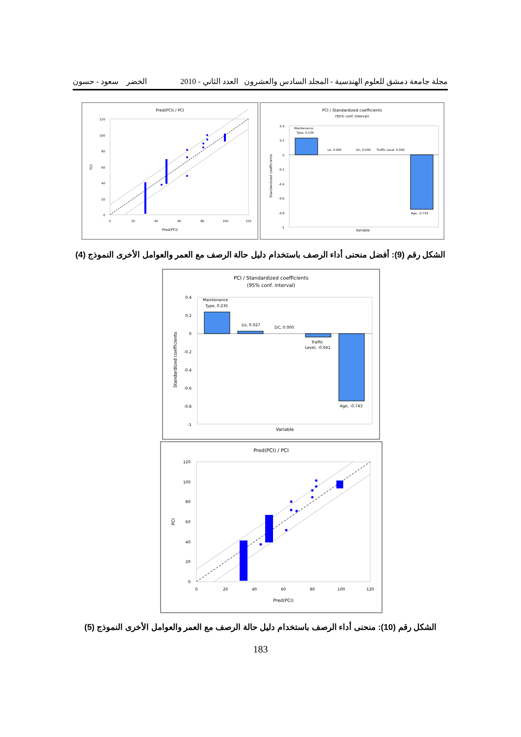مجلة جامعة دمشق للعلوم الهندسية - المجلد السادس والعشرون العدد الثاني - 2010 الخضر سعود - حسون
Pred(PCI) / PCI
120
100
80
60
40
20
0
0
20
40
60
80
100
120
Pred(PCI)
PCI
PCI / Standardized coefficients
(95% conf. interval)
0.4
0.2
0
-0.2
-0.4
-0.6
-0.8
-1
Maintenance
Type, 0.234
LU, 0.000
DC, 0.000
Traffic Level, 0.000
Age, -0.754
Variable
Standardized coefficients
الشكل رقم (9): أفضل منحنى أداء الرصف باستخدام دليل حالة الرصف مع العمر والعوامل الأخرى النموذج (4)
PCI / Standardized coefficients
(95% conf. interval)
0.4
0.2
0
-0.2
-0.4
-0.6
-0.8
-1
Maintenance
Type, 0.235
LU, 0.027
DC, 0.000
Traffic
Level, -0.041
Age, -0.743
Variable
Standardized coefficients
Pred(PCI) / PCI
120
100
80
60
40
20
0
0
20
40
60
80
100
120
Pred(PCI)
PCI
الشكل رقم (10): منحنى أداء الرصف باستخدام دليل حالة الرصف مع العمر والعوامل الأخرى النموذج (5)
183